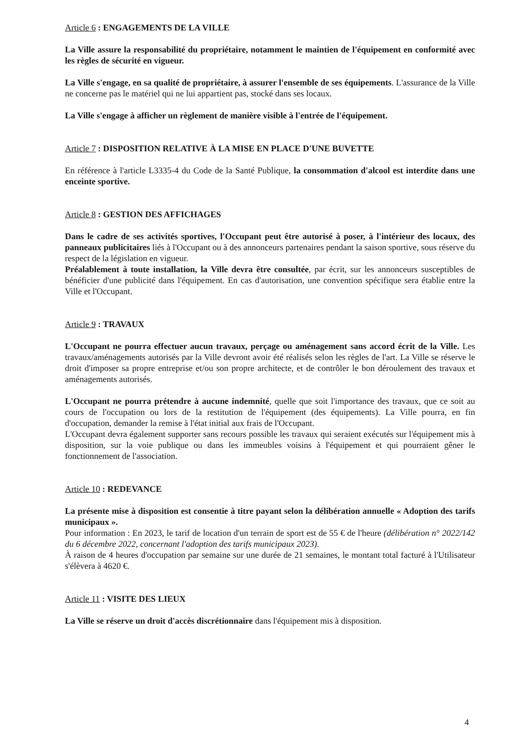Article 6 : ENGAGEMENTS DE LA VILLE
La Ville assure la responsabilité du propriétaire, notamment le maintien de l'équipement en conformité avec les règles de sécurité en vigueur.
La Ville s'engage, en sa qualité de propriétaire, à assurer l'ensemble de ses équipements. L'assurance de la Ville ne concerne pas le matériel qui ne lui appartient pas, stocké dans ses locaux.
La Ville s'engage à afficher un règlement de manière visible à l'entrée de l'équipement.
Article 7 : DISPOSITION RELATIVE À LA MISE EN PLACE D'UNE BUVETTE
En référence à l'article L3335-4 du Code de la Santé Publique, la consommation d'alcool est interdite dans une enceinte sportive.
Article 8 : GESTION DES AFFICHAGES
Dans le cadre de ses activités sportives, l'Occupant peut être autorisé à poser, à l'intérieur des locaux, des panneaux publicitaires liés à l'Occupant ou à des annonceurs partenaires pendant la saison sportive, sous réserve du respect de la législation en vigueur.
Préalablement à toute installation, la Ville devra être consultée, par écrit, sur les annonceurs susceptibles de bénéficier d'une publicité dans l'équipement. En cas d'autorisation, une convention spécifique sera établie entre la Ville et l'Occupant.
Article 9 : TRAVAUX
L'Occupant ne pourra effectuer aucun travaux, perçage ou aménagement sans accord écrit de la Ville. Les travaux/aménagements autorisés par la Ville devront avoir été réalisés selon les règles de l'art. La Ville se réserve le droit d'imposer sa propre entreprise et/ou son propre architecte, et de contrôler le bon déroulement des travaux et aménagements autorisés.
L'Occupant ne pourra prétendre à aucune indemnité, quelle que soit l'importance des travaux, que ce soit au cours de l'occupation ou lors de la restitution de l'équipement (des équipements). La Ville pourra, en fin d'occupation, demander la remise à l'état initial aux frais de l'Occupant.
L'Occupant devra également supporter sans recours possible les travaux qui seraient exécutés sur l'équipement mis à disposition, sur la voie publique ou dans les immeubles voisins à l'équipement et qui pourraient gêner le fonctionnement de l'association.
Article 10 : REDEVANCE
La présente mise à disposition est consentie à titre payant selon la délibération annuelle « Adoption des tarifs municipaux ».
Pour information : En 2023, le tarif de location d'un terrain de sport est de 55 € de l'heure (délibération n° 2022/142 du 6 décembre 2022, concernant l'adoption des tarifs municipaux 2023).
À raison de 4 heures d'occupation par semaine sur une durée de 21 semaines, le montant total facturé à l'Utilisateur s'élèvera à 4620 €.
Article 11 : VISITE DES LIEUX
La Ville se réserve un droit d'accès discrétionnaire dans l'équipement mis à disposition.
4